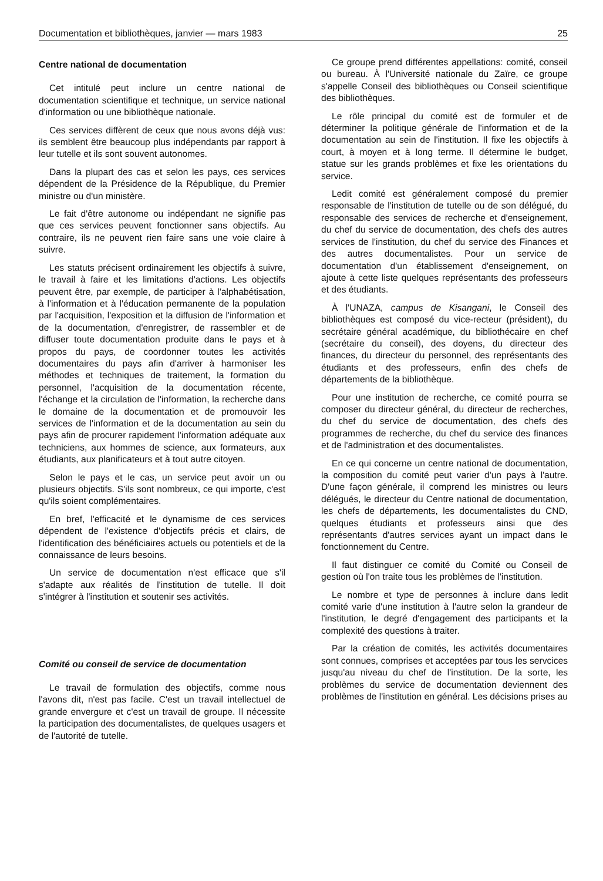Documentation et bibliothèques, janvier — mars 1983 25
Centre national de documentation
Cet intitulé peut inclure un centre national de documentation scientifique et technique, un service national d'information ou une bibliothèque nationale.
Ces services diffèrent de ceux que nous avons déjà vus: ils semblent être beaucoup plus indépendants par rapport à leur tutelle et ils sont souvent autonomes.
Dans la plupart des cas et selon les pays, ces services dépendent de la Présidence de la République, du Premier ministre ou d'un ministère.
Le fait d'être autonome ou indépendant ne signifie pas que ces services peuvent fonctionner sans objectifs. Au contraire, ils ne peuvent rien faire sans une voie claire à suivre.
Les statuts précisent ordinairement les objectifs à suivre, le travail à faire et les limitations d'actions. Les objectifs peuvent être, par exemple, de participer à l'alphabétisation, à l'information et à l'éducation permanente de la population par l'acquisition, l'exposition et la diffusion de l'information et de la documentation, d'enregistrer, de rassembler et de diffuser toute documentation produite dans le pays et à propos du pays, de coordonner toutes les activités documentaires du pays afin d'arriver à harmoniser les méthodes et techniques de traitement, la formation du personnel, l'acquisition de la documentation récente, l'échange et la circulation de l'information, la recherche dans le domaine de la documentation et de promouvoir les services de l'information et de la documentation au sein du pays afin de procurer rapidement l'information adéquate aux techniciens, aux hommes de science, aux formateurs, aux étudiants, aux planificateurs et à tout autre citoyen.
Selon le pays et le cas, un service peut avoir un ou plusieurs objectifs. S'ils sont nombreux, ce qui importe, c'est qu'ils soient complémentaires.
En bref, l'efficacité et le dynamisme de ces services dépendent de l'existence d'objectifs précis et clairs, de l'identification des bénéficiaires actuels ou potentiels et de la connaissance de leurs besoins.
Un service de documentation n'est efficace que s'il s'adapte aux réalités de l'institution de tutelle. Il doit s'intégrer à l'institution et soutenir ses activités.
Comité ou conseil de service de documentation
Le travail de formulation des objectifs, comme nous l'avons dit, n'est pas facile. C'est un travail intellectuel de grande envergure et c'est un travail de groupe. Il nécessite la participation des documentalistes, de quelques usagers et de l'autorité de tutelle.
Ce groupe prend différentes appellations: comité, conseil ou bureau. À l'Université nationale du Zaïre, ce groupe s'appelle Conseil des bibliothèques ou Conseil scientifique des bibliothèques.
Le rôle principal du comité est de formuler et de déterminer la politique générale de l'information et de la documentation au sein de l'institution. Il fixe les objectifs à court, à moyen et à long terme. Il détermine le budget, statue sur les grands problèmes et fixe les orientations du service.
Ledit comité est généralement composé du premier responsable de l'institution de tutelle ou de son délégué, du responsable des services de recherche et d'enseignement, du chef du service de documentation, des chefs des autres services de l'institution, du chef du service des Finances et des autres documentalistes. Pour un service de documentation d'un établissement d'enseignement, on ajoute à cette liste quelques représentants des professeurs et des étudiants.
À l'UNAZA, campus de Kisangani, le Conseil des bibliothèques est composé du vice-recteur (président), du secrétaire général académique, du bibliothécaire en chef (secrétaire du conseil), des doyens, du directeur des finances, du directeur du personnel, des représentants des étudiants et des professeurs, enfin des chefs de départements de la bibliothèque.
Pour une institution de recherche, ce comité pourra se composer du directeur général, du directeur de recherches, du chef du service de documentation, des chefs des programmes de recherche, du chef du service des finances et de l'administration et des documentalistes.
En ce qui concerne un centre national de documentation, la composition du comité peut varier d'un pays à l'autre. D'une façon générale, il comprend les ministres ou leurs délégués, le directeur du Centre national de documentation, les chefs de départements, les documentalistes du CND, quelques étudiants et professeurs ainsi que des représentants d'autres services ayant un impact dans le fonctionnement du Centre.
Il faut distinguer ce comité du Comité ou Conseil de gestion où l'on traite tous les problèmes de l'institution.
Le nombre et type de personnes à inclure dans ledit comité varie d'une institution à l'autre selon la grandeur de l'institution, le degré d'engagement des participants et la complexité des questions à traiter.
Par la création de comités, les activités documentaires sont connues, comprises et acceptées par tous les servcices jusqu'au niveau du chef de l'institution. De la sorte, les problèmes du service de documentation deviennent des problèmes de l'institution en général. Les décisions prises au